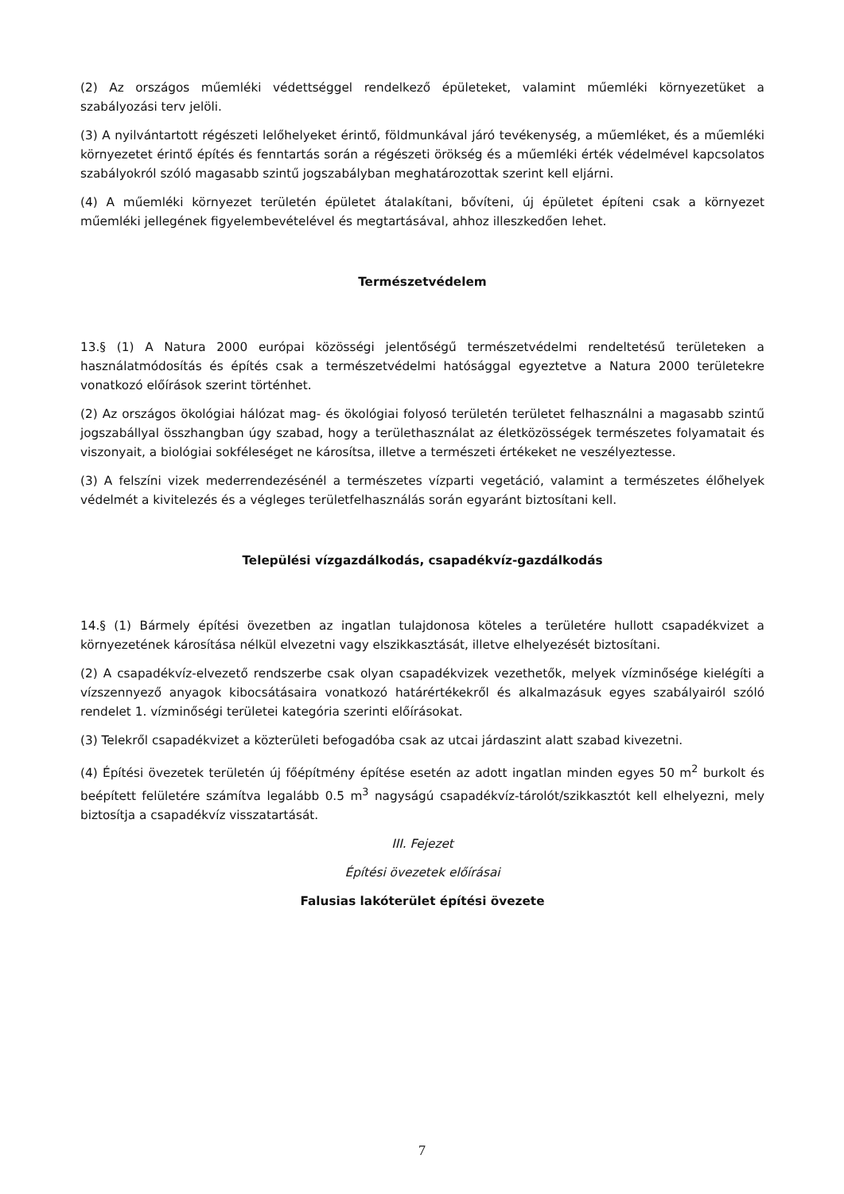(2) Az országos műemléki védettséggel rendelkező épületeket, valamint műemléki környezetüket a szabályozási terv jelöli.
(3) A nyilvántartott régészeti lelőhelyeket érintő, földmunkával járó tevékenység, a műemléket, és a műemléki környezetet érintő építés és fenntartás során a régészeti örökség és a műemléki érték védelmével kapcsolatos szabályokról szóló magasabb szintű jogszabályban meghatározottak szerint kell eljárni.
(4) A műemléki környezet területén épületet átalakítani, bővíteni, új épületet építeni csak a környezet műemléki jellegének figyelembevételével és megtartásával, ahhoz illeszkedően lehet.
Természetvédelem
13.§ (1) A Natura 2000 európai közösségi jelentőségű természetvédelmi rendeltetésű területeken a használatmódosítás és építés csak a természetvédelmi hatósággal egyeztetve a Natura 2000 területekre vonatkozó előírások szerint történhet.
(2) Az országos ökológiai hálózat mag- és ökológiai folyosó területén területet felhasználni a magasabb szintű jogszabállyal összhangban úgy szabad, hogy a területhasználat az életközösségek természetes folyamatait és viszonyait, a biológiai sokféleséget ne károsítsa, illetve a természeti értékeket ne veszélyeztesse.
(3) A felszíni vizek mederrendezésénél a természetes vízparti vegetáció, valamint a természetes élőhelyek védelmét a kivitelezés és a végleges területfelhasználás során egyaránt biztosítani kell.
Települési vízgazdálkodás, csapadékvíz-gazdálkodás
14.§ (1) Bármely építési övezetben az ingatlan tulajdonosa köteles a területére hullott csapadékvizet a környezetének károsítása nélkül elvezetni vagy elszikkasztását, illetve elhelyezését biztosítani.
(2) A csapadékvíz-elvezető rendszerbe csak olyan csapadékvizek vezethetők, melyek vízminősége kielégíti a vízszennyező anyagok kibocsátásaira vonatkozó határértékekről és alkalmazásuk egyes szabályairól szóló rendelet 1. vízminőségi területei kategória szerinti előírásokat.
(3) Telekről csapadékvizet a közterületi befogadóba csak az utcai járdaszint alatt szabad kivezetni.
(4) Építési övezetek területén új főépítmény építése esetén az adott ingatlan minden egyes 50 m<sup>2</sup> burkolt és beépített felületére számítva legalább 0.5 m<sup>3</sup> nagyságú csapadékvíz-tárolót/szikkasztót kell elhelyezni, mely biztosítja a csapadékvíz visszatartását.
III. Fejezet
Építési övezetek előírásai
Falusias lakóterület építési övezete
7